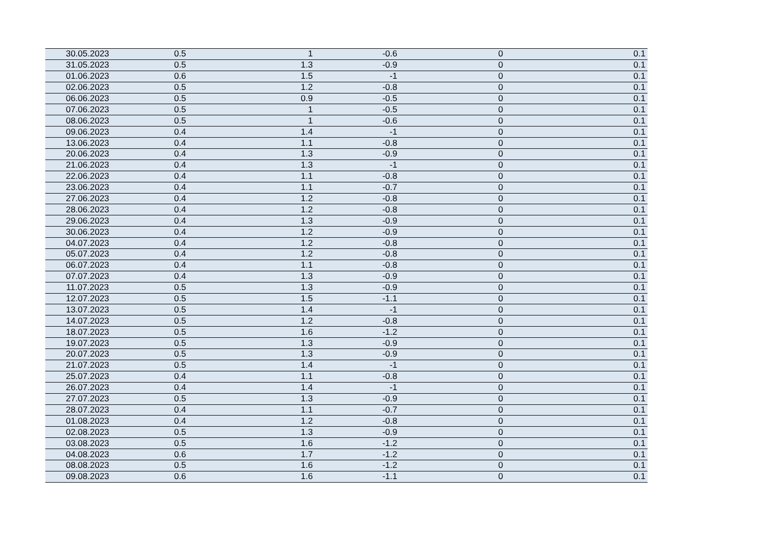| 30.05.2023 | 0.5 | 1 | -0.6 | 0 | 0.1 |
| 31.05.2023 | 0.5 | 1.3 | -0.9 | 0 | 0.1 |
| 01.06.2023 | 0.6 | 1.5 | -1 | 0 | 0.1 |
| 02.06.2023 | 0.5 | 1.2 | -0.8 | 0 | 0.1 |
| 06.06.2023 | 0.5 | 0.9 | -0.5 | 0 | 0.1 |
| 07.06.2023 | 0.5 | 1 | -0.5 | 0 | 0.1 |
| 08.06.2023 | 0.5 | 1 | -0.6 | 0 | 0.1 |
| 09.06.2023 | 0.4 | 1.4 | -1 | 0 | 0.1 |
| 13.06.2023 | 0.4 | 1.1 | -0.8 | 0 | 0.1 |
| 20.06.2023 | 0.4 | 1.3 | -0.9 | 0 | 0.1 |
| 21.06.2023 | 0.4 | 1.3 | -1 | 0 | 0.1 |
| 22.06.2023 | 0.4 | 1.1 | -0.8 | 0 | 0.1 |
| 23.06.2023 | 0.4 | 1.1 | -0.7 | 0 | 0.1 |
| 27.06.2023 | 0.4 | 1.2 | -0.8 | 0 | 0.1 |
| 28.06.2023 | 0.4 | 1.2 | -0.8 | 0 | 0.1 |
| 29.06.2023 | 0.4 | 1.3 | -0.9 | 0 | 0.1 |
| 30.06.2023 | 0.4 | 1.2 | -0.9 | 0 | 0.1 |
| 04.07.2023 | 0.4 | 1.2 | -0.8 | 0 | 0.1 |
| 05.07.2023 | 0.4 | 1.2 | -0.8 | 0 | 0.1 |
| 06.07.2023 | 0.4 | 1.1 | -0.8 | 0 | 0.1 |
| 07.07.2023 | 0.4 | 1.3 | -0.9 | 0 | 0.1 |
| 11.07.2023 | 0.5 | 1.3 | -0.9 | 0 | 0.1 |
| 12.07.2023 | 0.5 | 1.5 | -1.1 | 0 | 0.1 |
| 13.07.2023 | 0.5 | 1.4 | -1 | 0 | 0.1 |
| 14.07.2023 | 0.5 | 1.2 | -0.8 | 0 | 0.1 |
| 18.07.2023 | 0.5 | 1.6 | -1.2 | 0 | 0.1 |
| 19.07.2023 | 0.5 | 1.3 | -0.9 | 0 | 0.1 |
| 20.07.2023 | 0.5 | 1.3 | -0.9 | 0 | 0.1 |
| 21.07.2023 | 0.5 | 1.4 | -1 | 0 | 0.1 |
| 25.07.2023 | 0.4 | 1.1 | -0.8 | 0 | 0.1 |
| 26.07.2023 | 0.4 | 1.4 | -1 | 0 | 0.1 |
| 27.07.2023 | 0.5 | 1.3 | -0.9 | 0 | 0.1 |
| 28.07.2023 | 0.4 | 1.1 | -0.7 | 0 | 0.1 |
| 01.08.2023 | 0.4 | 1.2 | -0.8 | 0 | 0.1 |
| 02.08.2023 | 0.5 | 1.3 | -0.9 | 0 | 0.1 |
| 03.08.2023 | 0.5 | 1.6 | -1.2 | 0 | 0.1 |
| 04.08.2023 | 0.6 | 1.7 | -1.2 | 0 | 0.1 |
| 08.08.2023 | 0.5 | 1.6 | -1.2 | 0 | 0.1 |
| 09.08.2023 | 0.6 | 1.6 | -1.1 | 0 | 0.1 |